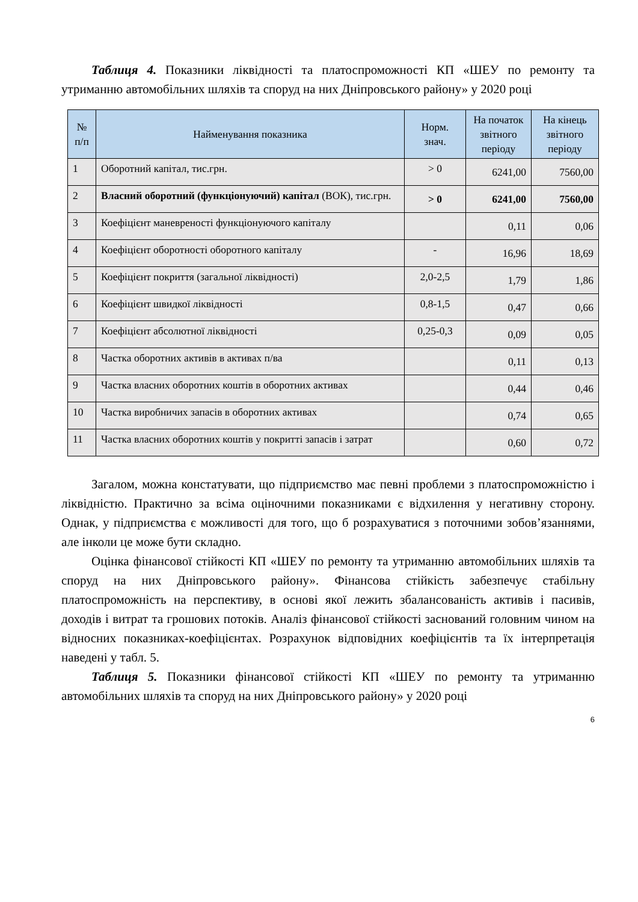Таблиця 4. Показники ліквідності та платоспроможності КП «ШЕУ по ремонту та утриманню автомобільних шляхів та споруд на них Дніпровського району» у 2020 році
| № п/п | Найменування показника | Норм. знач. | На початок звітного періоду | На кінець звітного періоду |
| --- | --- | --- | --- | --- |
| 1 | Оборотний капітал, тис.грн. | > 0 | 6241,00 | 7560,00 |
| 2 | Власний оборотний (функціонуючий) капітал (ВОК), тис.грн. | > 0 | 6241,00 | 7560,00 |
| 3 | Коефіцієнт маневреності функціонуючого капіталу | | 0,11 | 0,06 |
| 4 | Коефіцієнт оборотності оборотного капіталу | - | 16,96 | 18,69 |
| 5 | Коефіцієнт покриття (загальної ліквідності) | 2,0-2,5 | 1,79 | 1,86 |
| 6 | Коефіцієнт швидкої ліквідності | 0,8-1,5 | 0,47 | 0,66 |
| 7 | Коефіцієнт абсолютної ліквідності | 0,25-0,3 | 0,09 | 0,05 |
| 8 | Частка оборотних активів в активах п/ва | | 0,11 | 0,13 |
| 9 | Частка власних оборотних коштів в оборотних активах | | 0,44 | 0,46 |
| 10 | Частка виробничих запасів в оборотних активах | | 0,74 | 0,65 |
| 11 | Частка власних оборотних коштів у покритті запасів і затрат | | 0,60 | 0,72 |
Загалом, можна констатувати, що підприємство має певні проблеми з платоспроможністю і ліквідністю. Практично за всіма оціночними показниками є відхилення у негативну сторону. Однак, у підприємства є можливості для того, що б розрахуватися з поточними зобов’язаннями, але інколи це може бути складно.
Оцінка фінансової стійкості КП «ШЕУ по ремонту та утриманню автомобільних шляхів та споруд на них Дніпровського району». Фінансова стійкість забезпечує стабільну платоспроможність на перспективу, в основі якої лежить збалансованість активів і пасивів, доходів і витрат та грошових потоків. Аналіз фінансової стійкості заснований головним чином на відносних показниках-коефіцієнтах. Розрахунок відповідних коефіцієнтів та їх інтерпретація наведені у табл. 5.
Таблиця 5. Показники фінансової стійкості КП «ШЕУ по ремонту та утриманню автомобільних шляхів та споруд на них Дніпровського району» у 2020 році
6